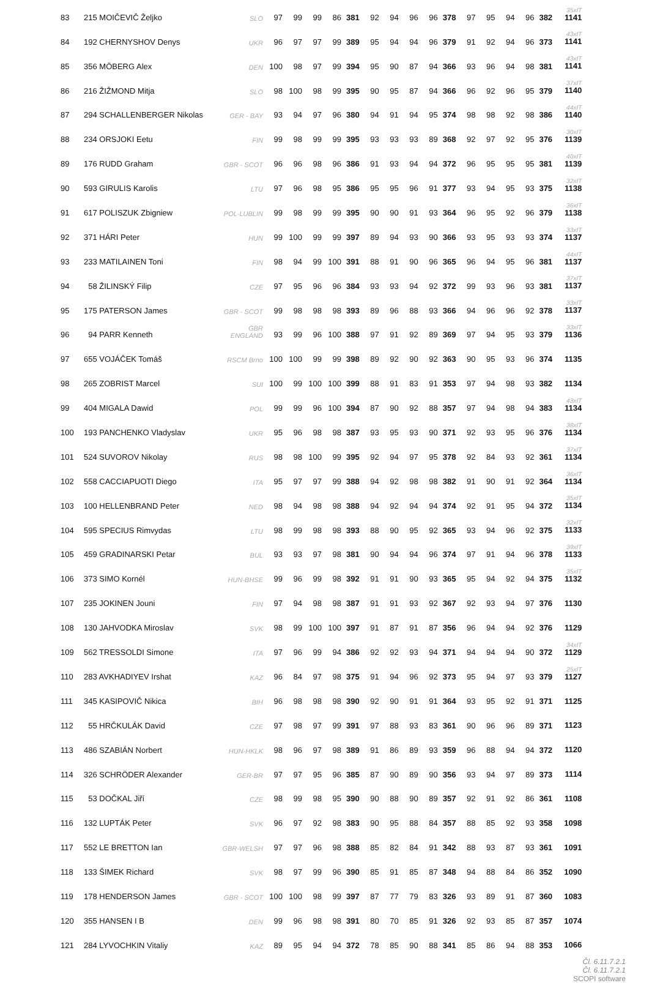| 83 | 215 MOIČEVIČ Željko | SLO | 97 | 99 | 99 | 86 | 381 | 92 | 94 | 96 | 96 | 378 | 97 | 95 | 94 | 96 | 382 | 35xIT 1141 |
| 84 | 192 CHERNYSHOV Denys | UKR | 96 | 97 | 97 | 99 | 389 | 95 | 94 | 94 | 96 | 379 | 91 | 92 | 94 | 96 | 373 | 43xIT 1141 |
| 85 | 356 MÖBERG Alex | DEN | 100 | 98 | 97 | 99 | 394 | 95 | 90 | 87 | 94 | 366 | 93 | 96 | 94 | 98 | 381 | 43xIT 1141 |
| 86 | 216 ŽIŽMOND Mitja | SLO | 98 | 100 | 98 | 99 | 395 | 90 | 95 | 87 | 94 | 366 | 96 | 92 | 96 | 95 | 379 | 37xIT 1140 |
| 87 | 294 SCHALLENBERGER Nikolas | GER - BAY | 93 | 94 | 97 | 96 | 380 | 94 | 91 | 94 | 95 | 374 | 98 | 98 | 92 | 98 | 386 | 44xIT 1140 |
| 88 | 234 ORSJOKI Eetu | FIN | 99 | 98 | 99 | 99 | 395 | 93 | 93 | 93 | 89 | 368 | 92 | 97 | 92 | 95 | 376 | 30xIT 1139 |
| 89 | 176 RUDD Graham | GBR - SCOT | 96 | 96 | 98 | 96 | 386 | 91 | 93 | 94 | 94 | 372 | 96 | 95 | 95 | 95 | 381 | 40xIT 1139 |
| 90 | 593 GIRULIS Karolis | LTU | 97 | 96 | 98 | 95 | 386 | 95 | 95 | 96 | 91 | 377 | 93 | 94 | 95 | 93 | 375 | 32xIT 1138 |
| 91 | 617 POLISZUK Zbigniew | POL-LUBLIN | 99 | 98 | 99 | 99 | 395 | 90 | 90 | 91 | 93 | 364 | 96 | 95 | 92 | 96 | 379 | 36xIT 1138 |
| 92 | 371 HÁRI Peter | HUN | 99 | 100 | 99 | 99 | 397 | 89 | 94 | 93 | 90 | 366 | 93 | 95 | 93 | 93 | 374 | 33xIT 1137 |
| 93 | 233 MATILAINEN Toni | FIN | 98 | 94 | 99 | 100 | 391 | 88 | 91 | 90 | 96 | 365 | 96 | 94 | 95 | 96 | 381 | 44xIT 1137 |
| 94 | 58 ŽILINSKÝ Filip | CZE | 97 | 95 | 96 | 96 | 384 | 93 | 93 | 94 | 92 | 372 | 99 | 93 | 96 | 93 | 381 | 37xIT 1137 |
| 95 | 175 PATERSON James | GBR - SCOT | 99 | 98 | 98 | 98 | 393 | 89 | 96 | 88 | 93 | 366 | 94 | 96 | 96 | 92 | 378 | 33xIT 1137 |
| 96 | 94 PARR Kenneth | GBR ENGLAND | 93 | 99 | 96 | 100 | 388 | 97 | 91 | 92 | 89 | 369 | 97 | 94 | 95 | 93 | 379 | 33xIT 1136 |
| 97 | 655 VOJÁČEK Tomáš | RSCM Brno | 100 | 100 | 99 | 99 | 398 | 89 | 92 | 90 | 92 | 363 | 90 | 95 | 93 | 96 | 374 | 1135 |
| 98 | 265 ZOBRIST Marcel | SUI | 100 | 99 | 100 | 100 | 399 | 88 | 91 | 83 | 91 | 353 | 97 | 94 | 98 | 93 | 382 | 1134 |
| 99 | 404 MIGALA Dawid | POL | 99 | 99 | 96 | 100 | 394 | 87 | 90 | 92 | 88 | 357 | 97 | 94 | 98 | 94 | 383 | 43xIT 1134 |
| 100 | 193 PANCHENKO Vladyslav | UKR | 95 | 96 | 98 | 98 | 387 | 93 | 95 | 93 | 90 | 371 | 92 | 93 | 95 | 96 | 376 | 38xIT 1134 |
| 101 | 524 SUVOROV Nikolay | RUS | 98 | 98 | 100 | 99 | 395 | 92 | 94 | 97 | 95 | 378 | 92 | 84 | 93 | 92 | 361 | 37xIT 1134 |
| 102 | 558 CACCIAPUOTI Diego | ITA | 95 | 97 | 97 | 99 | 388 | 94 | 92 | 98 | 98 | 382 | 91 | 90 | 91 | 92 | 364 | 36xIT 1134 |
| 103 | 100 HELLENBRAND Peter | NED | 98 | 94 | 98 | 98 | 388 | 94 | 92 | 94 | 94 | 374 | 92 | 91 | 95 | 94 | 372 | 35xIT 1134 |
| 104 | 595 SPECIUS Rimvydas | LTU | 98 | 99 | 98 | 98 | 393 | 88 | 90 | 95 | 92 | 365 | 93 | 94 | 96 | 92 | 375 | 32xIT 1133 |
| 105 | 459 GRADINARSKI Petar | BUL | 93 | 93 | 97 | 98 | 381 | 90 | 94 | 94 | 96 | 374 | 97 | 91 | 94 | 96 | 378 | 39xIT 1133 |
| 106 | 373 SIMO Kornél | HUN-BHSE | 99 | 96 | 99 | 98 | 392 | 91 | 91 | 90 | 93 | 365 | 95 | 94 | 92 | 94 | 375 | 35xIT 1132 |
| 107 | 235 JOKINEN Jouni | FIN | 97 | 94 | 98 | 98 | 387 | 91 | 91 | 93 | 92 | 367 | 92 | 93 | 94 | 97 | 376 | 1130 |
| 108 | 130 JAHVODKA Miroslav | SVK | 98 | 99 | 100 | 100 | 397 | 91 | 87 | 91 | 87 | 356 | 96 | 94 | 94 | 92 | 376 | 1129 |
| 109 | 562 TRESSOLDI Simone | ITA | 97 | 96 | 99 | 94 | 386 | 92 | 92 | 93 | 94 | 371 | 94 | 94 | 94 | 90 | 372 | 34xIT 1129 |
| 110 | 283 AVKHADIYEV Irshat | KAZ | 96 | 84 | 97 | 98 | 375 | 91 | 94 | 96 | 92 | 373 | 95 | 94 | 97 | 93 | 379 | 25xIT 1127 |
| 111 | 345 KASIPOVIČ Nikica | BIH | 96 | 98 | 98 | 98 | 390 | 92 | 90 | 91 | 91 | 364 | 93 | 95 | 92 | 91 | 371 | 1125 |
| 112 | 55 HRČKULÁK David | CZE | 97 | 98 | 97 | 99 | 391 | 97 | 88 | 93 | 83 | 361 | 90 | 96 | 96 | 89 | 371 | 1123 |
| 113 | 486 SZABIÁN Norbert | HUN-HKLK | 98 | 96 | 97 | 98 | 389 | 91 | 86 | 89 | 93 | 359 | 96 | 88 | 94 | 94 | 372 | 1120 |
| 114 | 326 SCHRÖDER Alexander | GER-BR | 97 | 97 | 95 | 96 | 385 | 87 | 90 | 89 | 90 | 356 | 93 | 94 | 97 | 89 | 373 | 1114 |
| 115 | 53 DOČKAL Jiří | CZE | 98 | 99 | 98 | 95 | 390 | 90 | 88 | 90 | 89 | 357 | 92 | 91 | 92 | 86 | 361 | 1108 |
| 116 | 132 LUPTÁK Peter | SVK | 96 | 97 | 92 | 98 | 383 | 90 | 95 | 88 | 84 | 357 | 88 | 85 | 92 | 93 | 358 | 1098 |
| 117 | 552 LE BRETTON Ian | GBR-WELSH | 97 | 97 | 96 | 98 | 388 | 85 | 82 | 84 | 91 | 342 | 88 | 93 | 87 | 93 | 361 | 1091 |
| 118 | 133 ŠIMEK Richard | SVK | 98 | 97 | 99 | 96 | 390 | 85 | 91 | 85 | 87 | 348 | 94 | 88 | 84 | 86 | 352 | 1090 |
| 119 | 178 HENDERSON James | GBR - SCOT | 100 | 100 | 98 | 99 | 397 | 87 | 77 | 79 | 83 | 326 | 93 | 89 | 91 | 87 | 360 | 1083 |
| 120 | 355 HANSEN I B | DEN | 99 | 96 | 98 | 98 | 391 | 80 | 70 | 85 | 91 | 326 | 92 | 93 | 85 | 87 | 357 | 1074 |
| 121 | 284 LYVOCHKIN Vitaliy | KAZ | 89 | 95 | 94 | 94 | 372 | 78 | 85 | 90 | 88 | 341 | 85 | 86 | 94 | 88 | 353 | 1066 |
Čl. 6.11.7.2.1
Čl. 6.11.7.2.1
SCOPI software